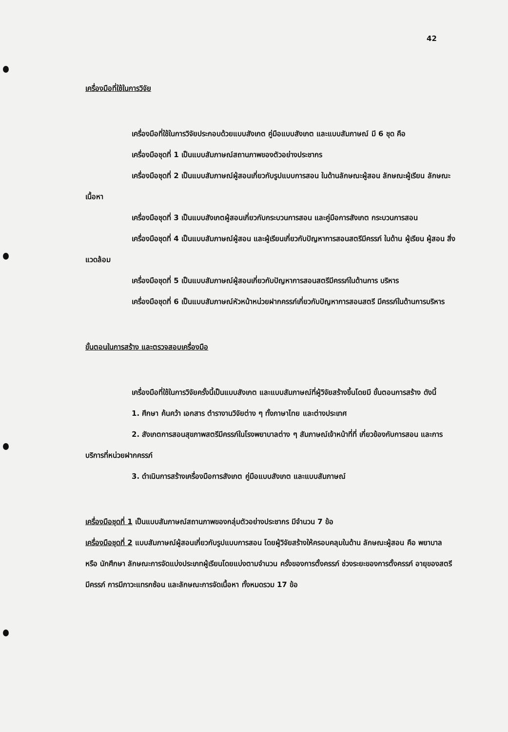42
เครื่องมือที่ใช้ในการวิจัย
เครื่องมือที่ใช้ในการวิจัยประกอบด้วยแบบสังเกต คู่มือแบบสังเกต และแบบสัมภาษณ์ มี 6 ชุด คือ
เครื่องมือชุดที่ 1 เป็นแบบสัมภาษณ์สถานภาพของตัวอย่างประชากร
เครื่องมือชุดที่ 2 เป็นแบบสัมภาษณ์ผู้สอนเกี่ยวกับรูปแบบการสอน ในด้านลักษณะผู้สอน ลักษณะผู้เรียน ลักษณะเนื้อหา
เครื่องมือชุดที่ 3 เป็นแบบสังเกตผู้สอนเกี่ยวกับกระบวนการสอน และคู่มือการสังเกต กระบวนการสอน
เครื่องมือชุดที่ 4 เป็นแบบสัมภาษณ์ผู้สอน และผู้เรียนเกี่ยวกับปัญหาการสอนสตรีมีครรภ์ ในด้าน ผู้เรียน ผู้สอน สิ่งแวดล้อม
เครื่องมือชุดที่ 5 เป็นแบบสัมภาษณ์ผู้สอนเกี่ยวกับปัญหาการสอนสตรีมีครรภ์ในด้านการ บริหาร
เครื่องมือชุดที่ 6 เป็นแบบสัมภาษณ์หัวหน้าหน่วยฝากครรภ์เกี่ยวกับปัญหาการสอนสตรี มีครรภ์ในด้านการบริหาร
ขั้นตอนในการสร้าง และตรวจสอบเครื่องมือ
เครื่องมือที่ใช้ในการวิจัยครั้งนี้เป็นแบบสังเกต และแบบสัมภาษณ์ที่ผู้วิจัยสร้างขึ้นโดยมี ขั้นตอนการสร้าง ดังนี้
1. ศึกษา ค้นคว้า เอกสาร ตำรางานวิจัยต่าง ๆ ทั้งภาษาไทย และต่างประเทศ
2. สังเกตการสอนสุขภาพสตรีมีครรภ์ในโรงพยาบาลต่าง ๆ สัมภาษณ์เจ้าหน้าที่ที่ เกี่ยวข้องกับการสอน และการบริการที่หน่วยฝากครรภ์
3. ดำเนินการสร้างเครื่องมือการสังเกต คู่มือแบบสังเกต และแบบสัมภาษณ์
เครื่องมือชุดที่ 1 เป็นแบบสัมภาษณ์สถานภาพของกลุ่มตัวอย่างประชากร มีจำนวน 7 ข้อ
เครื่องมือชุดที่ 2 แบบสัมภาษณ์ผู้สอนเกี่ยวกับรูปแบบการสอน โดยผู้วิจัยสร้างให้ครอบคลุมในด้าน ลักษณะผู้สอน คือ พยาบาล หรือ นักศึกษา ลักษณะการจัดแบ่งประเภทผู้เรียนโดยแบ่งตามจำนวน ครั้งของการตั้งครรภ์ ช่วงระยะของการตั้งครรภ์ อายุของสตรีมีครรภ์ การมีภาวะแทรกซ้อน และลักษณะการจัดเนื้อหา ทั้งหมดรวม 17 ข้อ